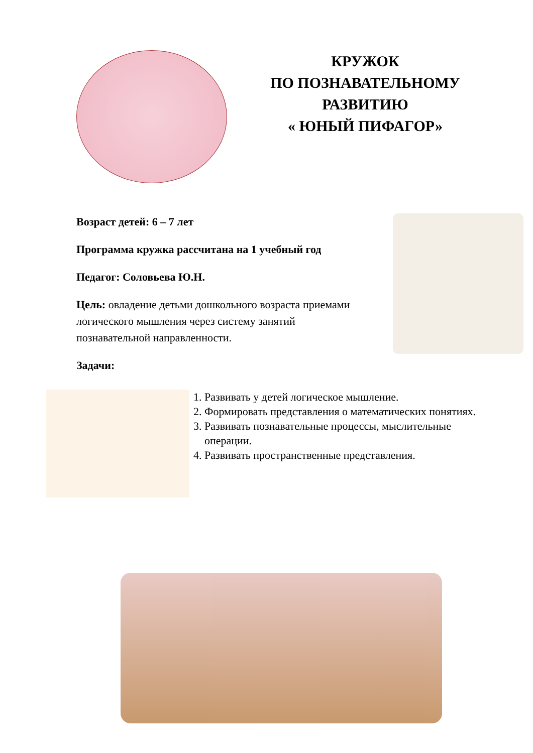КРУЖОК
ПО ПОЗНАВАТЕЛЬНОМУ
РАЗВИТИЮ
« ЮНЫЙ ПИФАГОР»
Возраст детей: 6 – 7 лет
Программа кружка рассчитана на 1 учебный год
Педагог: Соловьева Ю.Н.
Цель: овладение детьми дошкольного возраста приемами логического мышления через систему занятий познавательной направленности.
Задачи:
1. Развивать у детей логическое мышление.
2. Формировать представления о математических понятиях.
3. Развивать познавательные процессы, мыслительные операции.
4. Развивать пространственные представления.